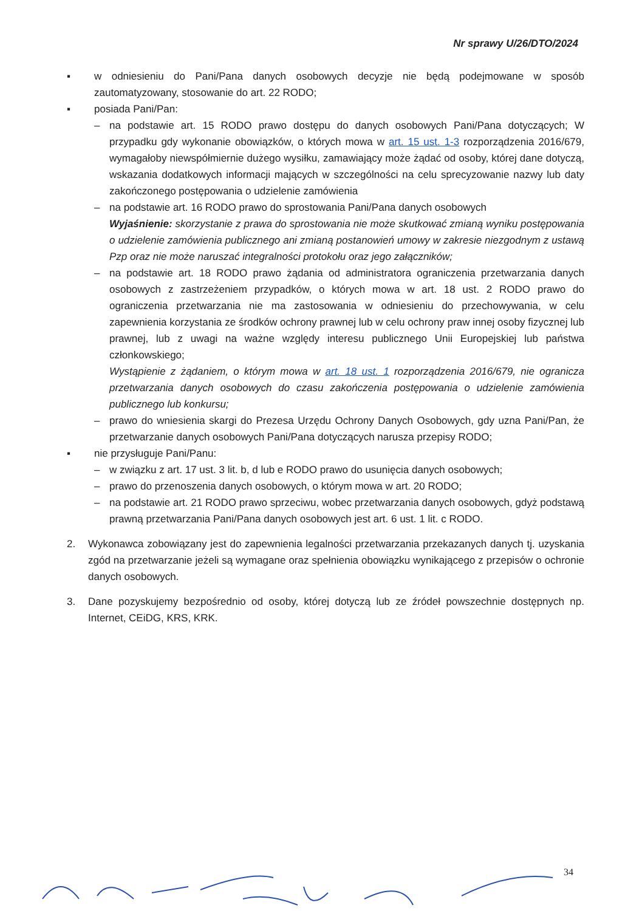Nr sprawy U/26/DTO/2024
▪ w odniesieniu do Pani/Pana danych osobowych decyzje nie będą podejmowane w sposób zautomatyzowany, stosowanie do art. 22 RODO;
▪ posiada Pani/Pan:
– na podstawie art. 15 RODO prawo dostępu do danych osobowych Pani/Pana dotyczących; W przypadku gdy wykonanie obowiązków, o których mowa w art. 15 ust. 1-3 rozporządzenia 2016/679, wymagałoby niewspółmiernie dużego wysiłku, zamawiający może żądać od osoby, której dane dotyczą, wskazania dodatkowych informacji mających w szczególności na celu sprecyzowanie nazwy lub daty zakończonego postępowania o udzielenie zamówienia
– na podstawie art. 16 RODO prawo do sprostowania Pani/Pana danych osobowych
Wyjaśnienie: skorzystanie z prawa do sprostowania nie może skutkować zmianą wyniku postępowania o udzielenie zamówienia publicznego ani zmianą postanowień umowy w zakresie niezgodnym z ustawą Pzp oraz nie może naruszać integralności protokołu oraz jego załączników;
– na podstawie art. 18 RODO prawo żądania od administratora ograniczenia przetwarzania danych osobowych z zastrzeżeniem przypadków, o których mowa w art. 18 ust. 2 RODO prawo do ograniczenia przetwarzania nie ma zastosowania w odniesieniu do przechowywania, w celu zapewnienia korzystania ze środków ochrony prawnej lub w celu ochrony praw innej osoby fizycznej lub prawnej, lub z uwagi na ważne względy interesu publicznego Unii Europejskiej lub państwa członkowskiego;
Wystąpienie z żądaniem, o którym mowa w art. 18 ust. 1 rozporządzenia 2016/679, nie ogranicza przetwarzania danych osobowych do czasu zakończenia postępowania o udzielenie zamówienia publicznego lub konkursu;
– prawo do wniesienia skargi do Prezesa Urzędu Ochrony Danych Osobowych, gdy uzna Pani/Pan, że przetwarzanie danych osobowych Pani/Pana dotyczących narusza przepisy RODO;
▪ nie przysługuje Pani/Panu:
– w związku z art. 17 ust. 3 lit. b, d lub e RODO prawo do usunięcia danych osobowych;
– prawo do przenoszenia danych osobowych, o którym mowa w art. 20 RODO;
– na podstawie art. 21 RODO prawo sprzeciwu, wobec przetwarzania danych osobowych, gdyż podstawą prawną przetwarzania Pani/Pana danych osobowych jest art. 6 ust. 1 lit. c RODO.
2. Wykonawca zobowiązany jest do zapewnienia legalności przetwarzania przekazanych danych tj. uzyskania zgód na przetwarzanie jeżeli są wymagane oraz spełnienia obowiązku wynikającego z przepisów o ochronie danych osobowych.
3. Dane pozyskujemy bezpośrednio od osoby, której dotyczą lub ze źródeł powszechnie dostępnych np. Internet, CEiDG, KRS, KRK.
34